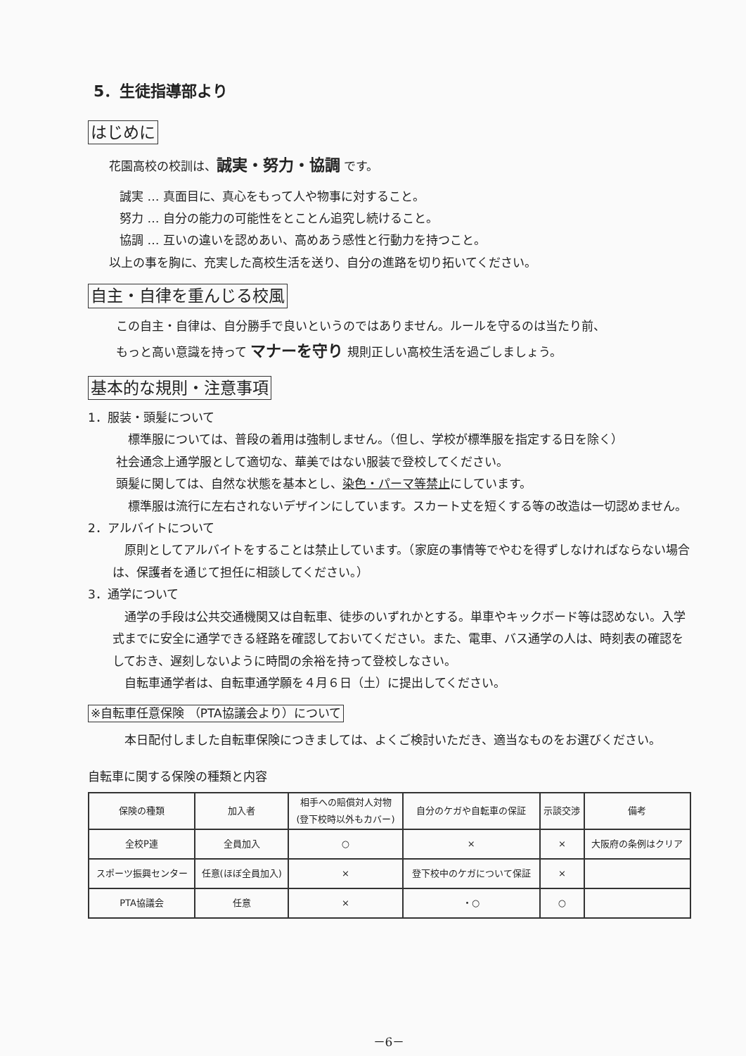5．生徒指導部より
はじめに
花園高校の校訓は、誠実・努力・協調 です。
誠実 … 真面目に、真心をもって人や物事に対すること。
努力 … 自分の能力の可能性をとことん追究し続けること。
協調 … 互いの違いを認めあい、高めあう感性と行動力を持つこと。
以上の事を胸に、充実した高校生活を送り、自分の進路を切り拓いてください。
自主・自律を重んじる校風
この自主・自律は、自分勝手で良いというのではありません。ルールを守るのは当たり前、
もっと高い意識を持って マナーを守り 規則正しい高校生活を過ごしましょう。
基本的な規則・注意事項
1．服装・頭髪について
　標準服については、普段の着用は強制しません。（但し、学校が標準服を指定する日を除く）
社会通念上通学服として適切な、華美ではない服装で登校してください。
頭髪に関しては、自然な状態を基本とし、染色・パーマ等禁止にしています。
　標準服は流行に左右されないデザインにしています。スカート丈を短くする等の改造は一切認めません。
2．アルバイトについて
　原則としてアルバイトをすることは禁止しています。（家庭の事情等でやむを得ずしなければならない場合は、保護者を通じて担任に相談してください。）
3．通学について
　通学の手段は公共交通機関又は自転車、徒歩のいずれかとする。単車やキックボード等は認めない。入学式までに安全に通学できる経路を確認しておいてください。また、電車、バス通学の人は、時刻表の確認をしておき、遅刻しないように時間の余裕を持って登校しなさい。
　自転車通学者は、自転車通学願を４月６日（土）に提出してください。
※自転車任意保険 （PTA協議会より）について
　本日配付しました自転車保険につきましては、よくご検討いただき、適当なものをお選びください。
自転車に関する保険の種類と内容
| 保険の種類 | 加入者 | 相手への賠償対人対物 (登下校時以外もカバー) | 自分のケガや自転車の保証 | 示談交渉 | 備考 |
| --- | --- | --- | --- | --- | --- |
| 全校P連 | 全員加入 | ○ | × | × | 大阪府の条例はクリア |
| スポーツ振興センター | 任意(ほぼ全員加入) | × | 登下校中のケガについて保証 | × | |
| PTA協議会 | 任意 | × | ・○ | ○ | |
－6－